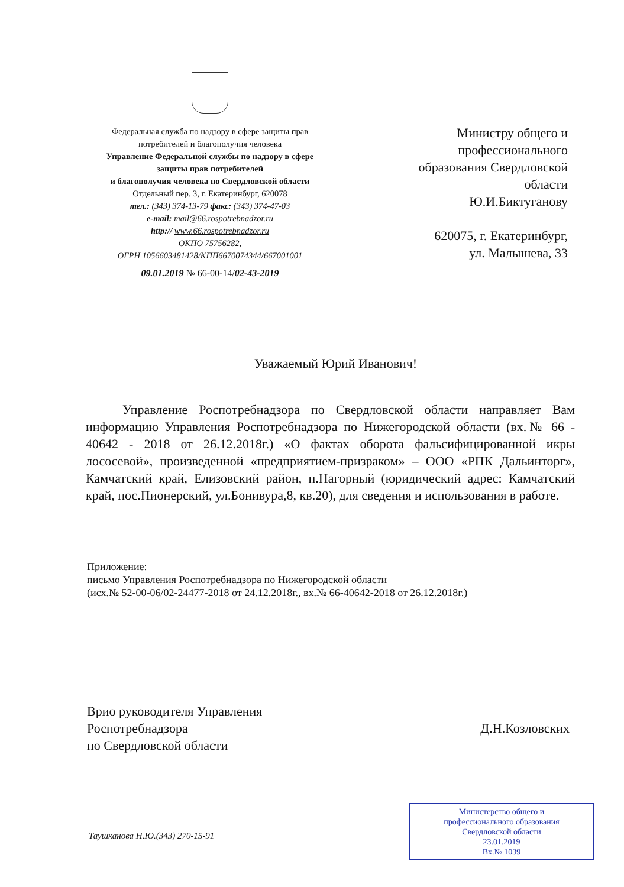Федеральная служба по надзору в сфере защиты прав
потребителей и благополучия человека
Управление Федеральной службы по надзору в сфере
защиты прав потребителей
и благополучия человека по Свердловской области
Отдельный пер. 3, г. Екатеринбург, 620078
тел.: (343) 374-13-79 факс: (343) 374-47-03
e-mail: mail@66.rospotrebnadzor.ru
http:// www.66.rospotrebnadzor.ru
ОКПО 75756282,
ОГРН 1056603481428/КПП6670074344/667001001
09.01.2019 № 66-00-14/02-43-2019
Министру общего и профессионального образования Свердловской области
Ю.И.Биктуганову
620075, г. Екатеринбург,
ул. Малышева, 33
Уважаемый Юрий Иванович!
Управление Роспотребнадзора по Свердловской области направляет Вам информацию Управления Роспотребнадзора по Нижегородской области (вх.№ 66 - 40642 - 2018 от 26.12.2018г.) «О фактах оборота фальсифицированной икры лососевой», произведенной «предприятием-призраком» – ООО «РПК Дальинторг», Камчатский край, Елизовский район, п.Нагорный (юридический адрес: Камчатский край, пос.Пионерский, ул.Бонивура,8, кв.20), для сведения и использования в работе.
Приложение:
письмо Управления Роспотребнадзора по Нижегородской области
(исх.№ 52-00-06/02-24477-2018 от 24.12.2018г., вх.№ 66-40642-2018 от 26.12.2018г.)
Врио руководителя Управления
Роспотребнадзора
по Свердловской области
Д.Н.Козловских
Таушканова Н.Ю.(343) 270-15-91
Министерство общего и
профессионального образования
Свердловской области
23.01.2019
Вх.№ 1039